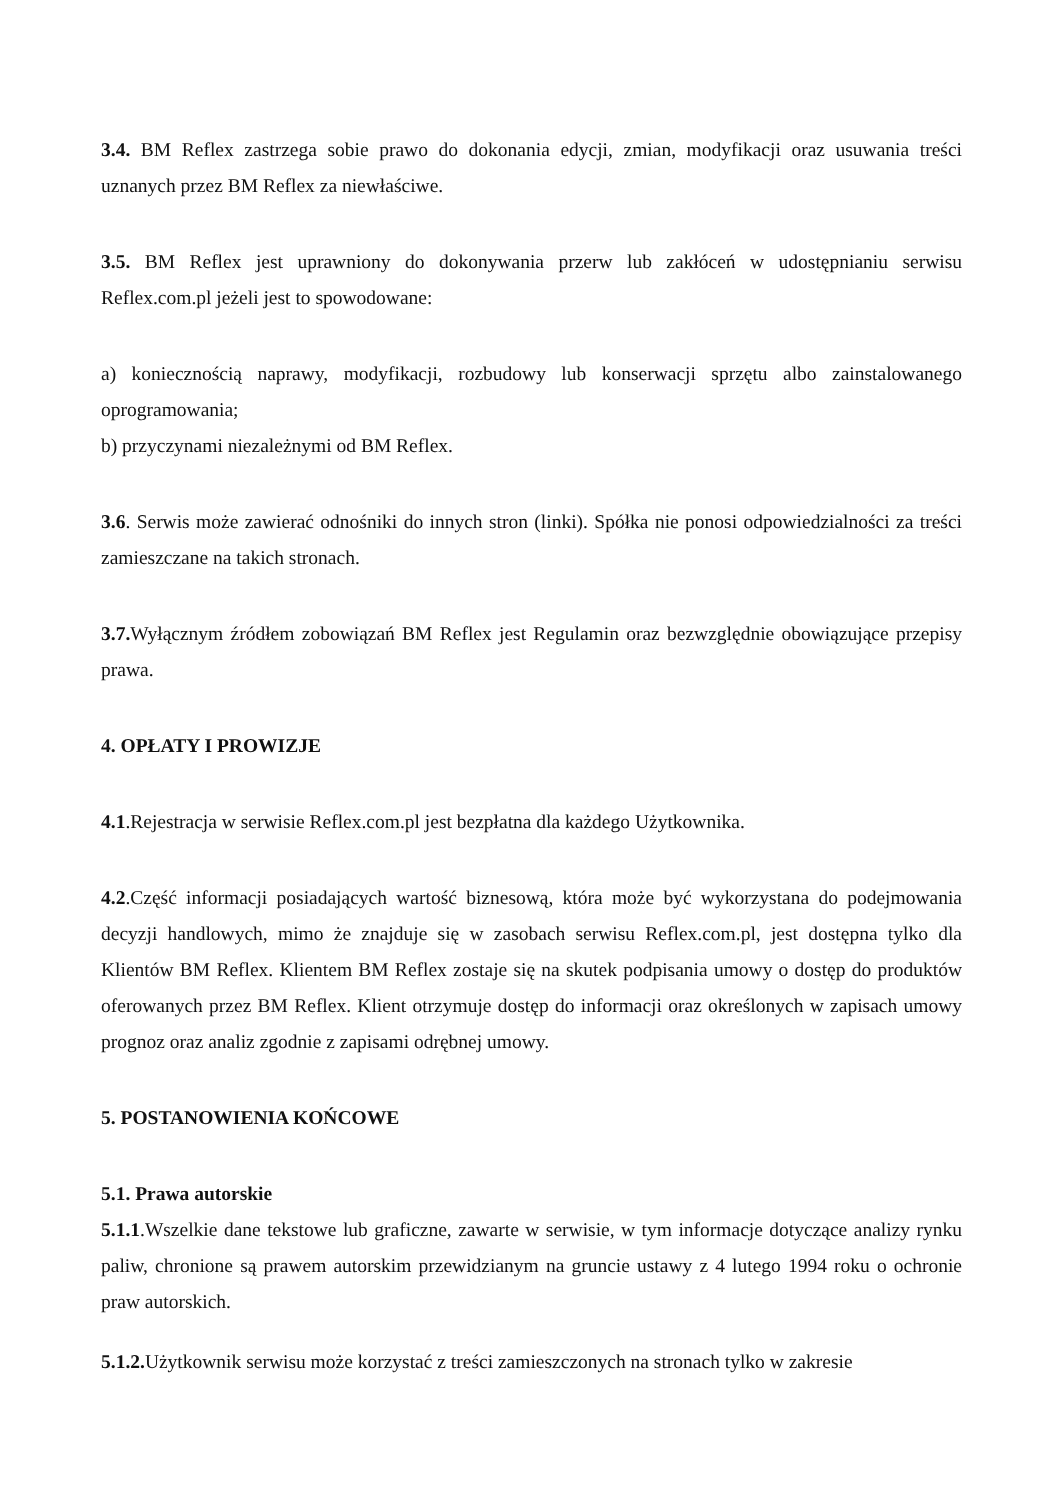3.4. BM Reflex zastrzega sobie prawo do dokonania edycji, zmian, modyfikacji oraz usuwania treści uznanych przez BM Reflex za niewłaściwe.
3.5. BM Reflex jest uprawniony do dokonywania przerw lub zakłóceń w udostępnianiu serwisu Reflex.com.pl jeżeli jest to spowodowane:
a) koniecznością naprawy, modyfikacji, rozbudowy lub konserwacji sprzętu albo zainstalowanego oprogramowania;
b) przyczynami niezależnymi od BM Reflex.
3.6. Serwis może zawierać odnośniki do innych stron (linki). Spółka nie ponosi odpowiedzialności za treści zamieszczane na takich stronach.
3.7. Wyłącznym źródłem zobowiązań BM Reflex jest Regulamin oraz bezwzględnie obowiązujące przepisy prawa.
4. OPŁATY I PROWIZJE
4.1.Rejestracja w serwisie Reflex.com.pl jest bezpłatna dla każdego Użytkownika.
4.2.Część informacji posiadających wartość biznesową, która może być wykorzystana do podejmowania decyzji handlowych, mimo że znajduje się w zasobach serwisu Reflex.com.pl, jest dostępna tylko dla Klientów BM Reflex. Klientem BM Reflex zostaje się na skutek podpisania umowy o dostęp do produktów oferowanych przez BM Reflex. Klient otrzymuje dostęp do informacji oraz określonych w zapisach umowy prognoz oraz analiz zgodnie z zapisami odrębnej umowy.
5. POSTANOWIENIA KOŃCOWE
5.1. Prawa autorskie
5.1.1.Wszelkie dane tekstowe lub graficzne, zawarte w serwisie, w tym informacje dotyczące analizy rynku paliw, chronione są prawem autorskim przewidzianym na gruncie ustawy z 4 lutego 1994 roku o ochronie praw autorskich.
5.1.2. Użytkownik serwisu może korzystać z treści zamieszczonych na stronach tylko w zakresie